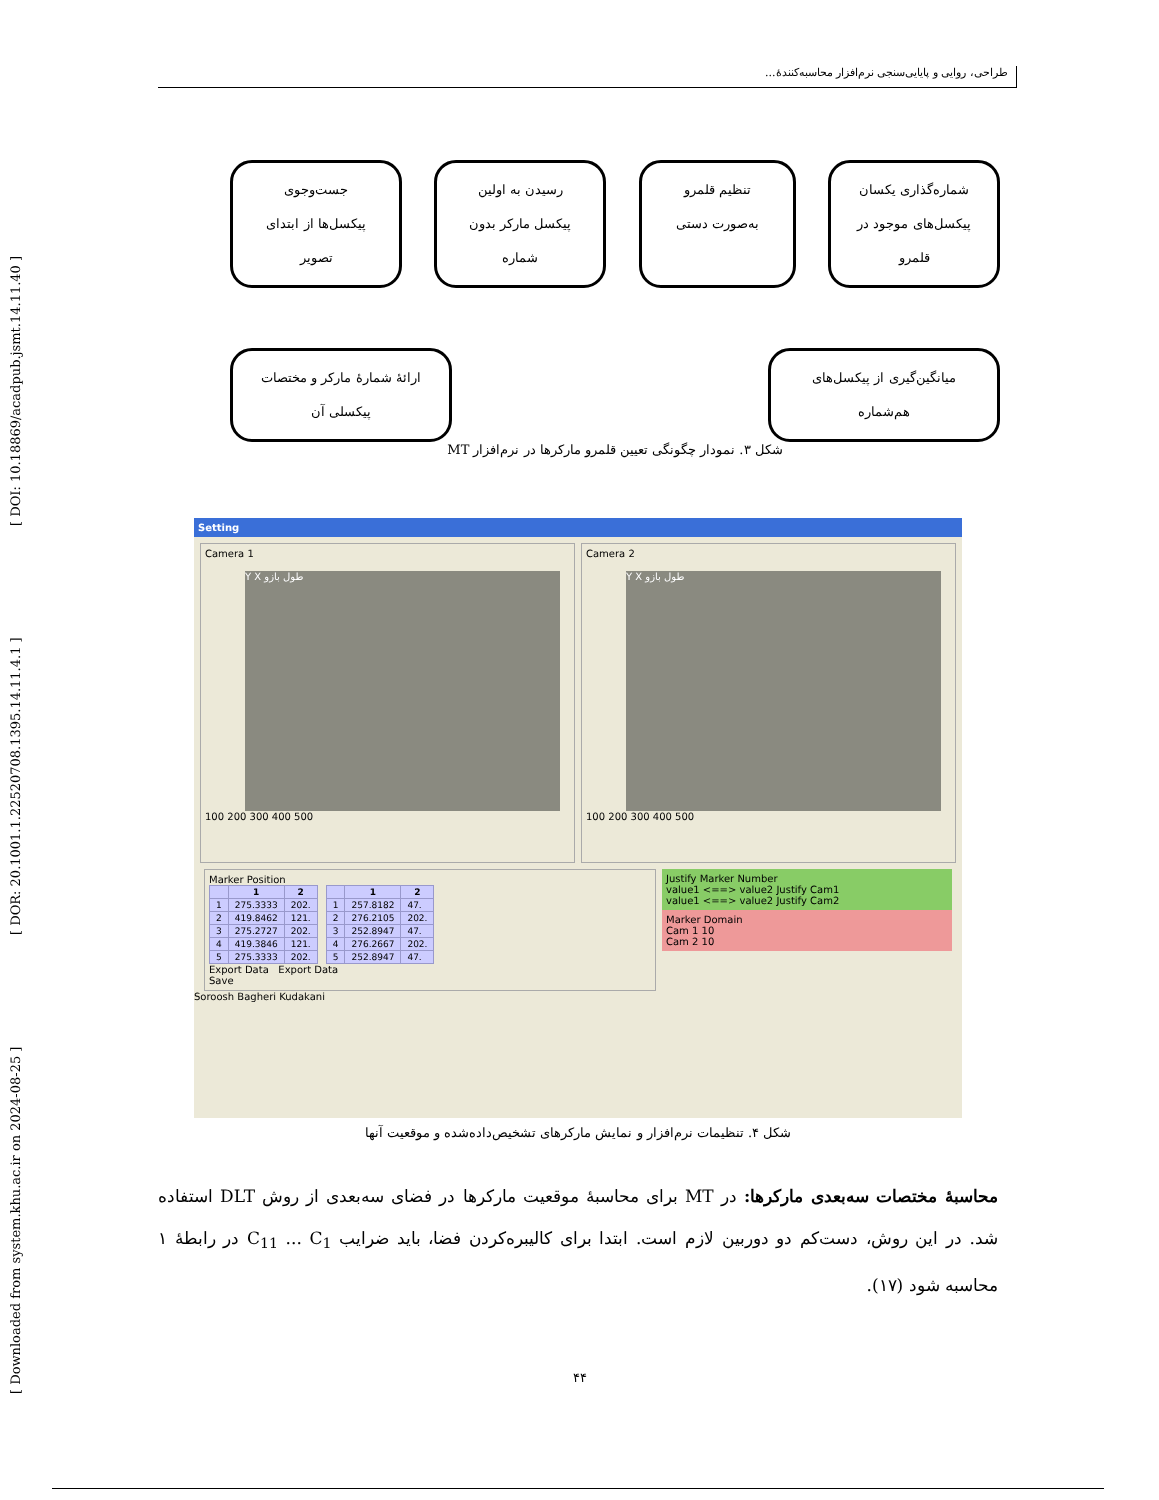[ Downloaded from system.khu.ac.ir on 2024-08-25 ] [ DOR: 20.1001.1.22520708.1395.14.11.4.1 ] [ DOI: 10.18869/acadpub.jsmt.14.11.40 ]
طراحی، روایی و پایایی‌سنجی نرم‌افزار محاسبه‌کنندهٔ...
شماره‌گذاری یکسان
پیکسل‌های موجود در
قلمرو
تنظیم قلمرو
به‌صورت دستی
رسیدن به اولین
پیکسل مارکر بدون
شماره
جست‌وجوی
پیکسل‌ها از ابتدای
تصویر
میانگین‌گیری از پیکسل‌های
هم‌شماره
ارائهٔ شمارهٔ مارکر و مختصات
پیکسلی آن
شکل ۳. نمودار چگونگی تعیین قلمرو مارکرها در نرم‌افزار MT
Setting
Camera 1
Y X طول بازو
100 200 300 400 500
Camera 2
Y X طول بازو
100 200 300 400 500
Marker Position
| | 1 | 2 |
| --- | --- | --- |
| 1 | 275.3333 | 202. |
| 2 | 419.8462 | 121. |
| 3 | 275.2727 | 202. |
| 4 | 419.3846 | 121. |
| 5 | 275.3333 | 202. |
| | 1 | 2 |
| --- | --- | --- |
| 1 | 257.8182 | 47. |
| 2 | 276.2105 | 202. |
| 3 | 252.8947 | 47. |
| 4 | 276.2667 | 202. |
| 5 | 252.8947 | 47. |
Export Data Export Data
Save
Justify Marker Number
value1 <==> value2 Justify Cam1
value1 <==> value2 Justify Cam2
Marker Domain
Cam 1 10
Cam 2 10
Soroosh Bagheri Kudakani
شکل ۴. تنظیمات نرم‌افزار و نمایش مارکرهای تشخیص‌داده‌شده و موقعیت آنها
محاسبهٔ مختصات سه‌بعدی مارکرها: در MT برای محاسبهٔ موقعیت مارکرها در فضای سه‌بعدی از روش DLT استفاده شد. در این روش، دست‌کم دو دوربین لازم است. ابتدا برای کالیبره‌کردن فضا، باید ضرایب C<sub>11</sub> ... C<sub>1</sub> در رابطهٔ ۱ محاسبه شود (۱۷).
۴۴